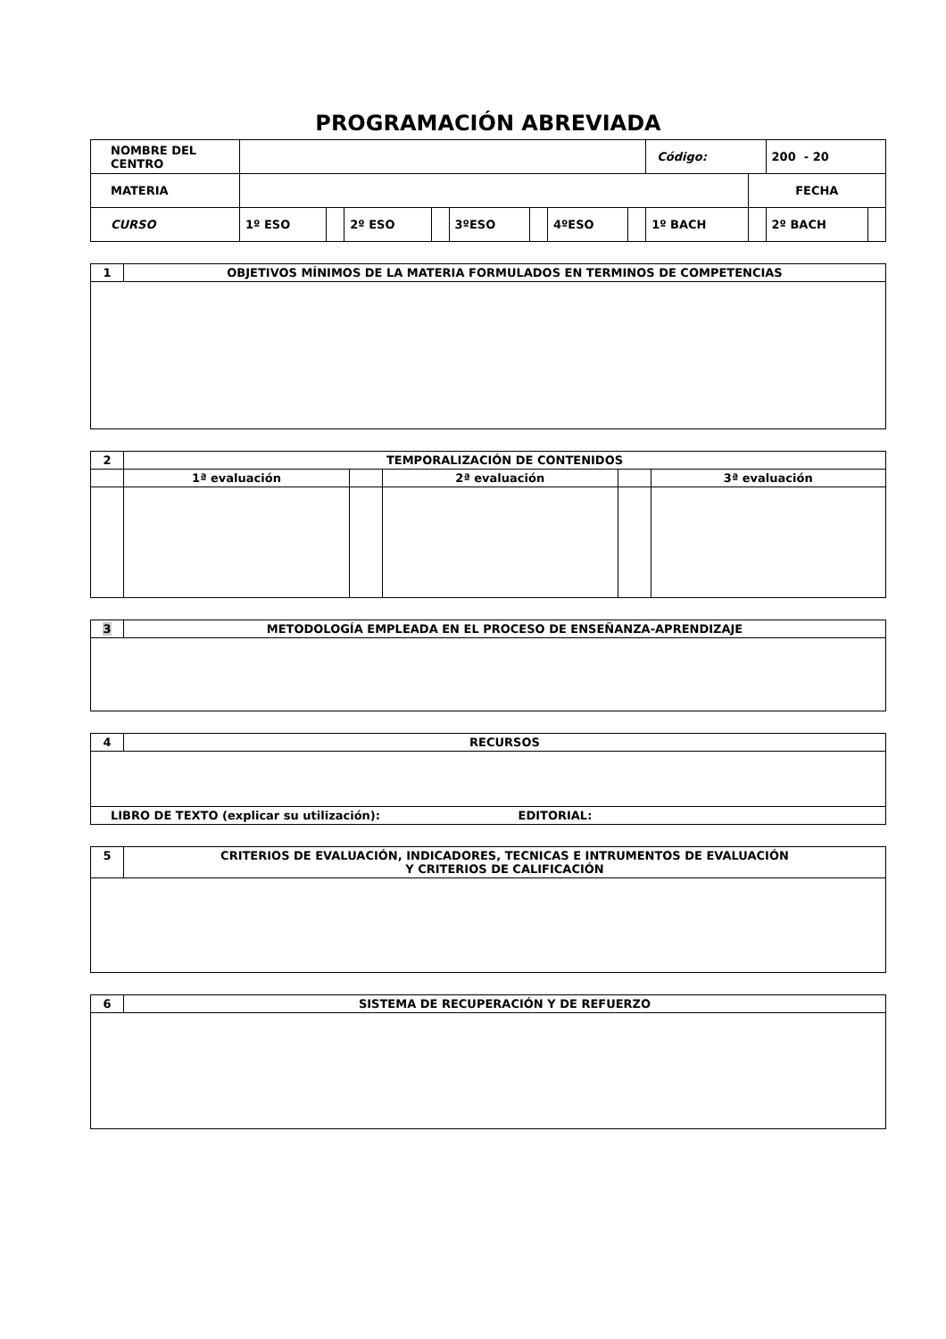PROGRAMACIÓN ABREVIADA
| NOMBRE DEL CENTRO | | | | | | | | | Código: | | 200 - 20 | |
| MATERIA | | | | | | | | | | FECHA | | |
| CURSO | 1º ESO | | 2º ESO | | 3ºESO | | 4ºESO | | 1º BACH | | 2º BACH | |
| 1 | OBJETIVOS MÍNIMOS DE LA MATERIA FORMULADOS EN TERMINOS DE COMPETENCIAS |
| 2 | TEMPORALIZACIÓN DE CONTENIDOS | | | | |
| | 1ª evaluación | | 2ª evaluación | | 3ª evaluación |
| 3 | METODOLOGÍA EMPLEADA EN EL PROCESO DE ENSEÑANZA-APRENDIZAJE |
| 4 | RECURSOS |
| LIBRO DE TEXTO (explicar su utilización): EDITORIAL: | |
| 5 | CRITERIOS DE EVALUACIÓN, INDICADORES, TECNICAS E INTRUMENTOS DE EVALUACIÓN Y CRITERIOS DE CALIFICACIÓN |
| 6 | SISTEMA DE RECUPERACIÓN Y DE REFUERZO |